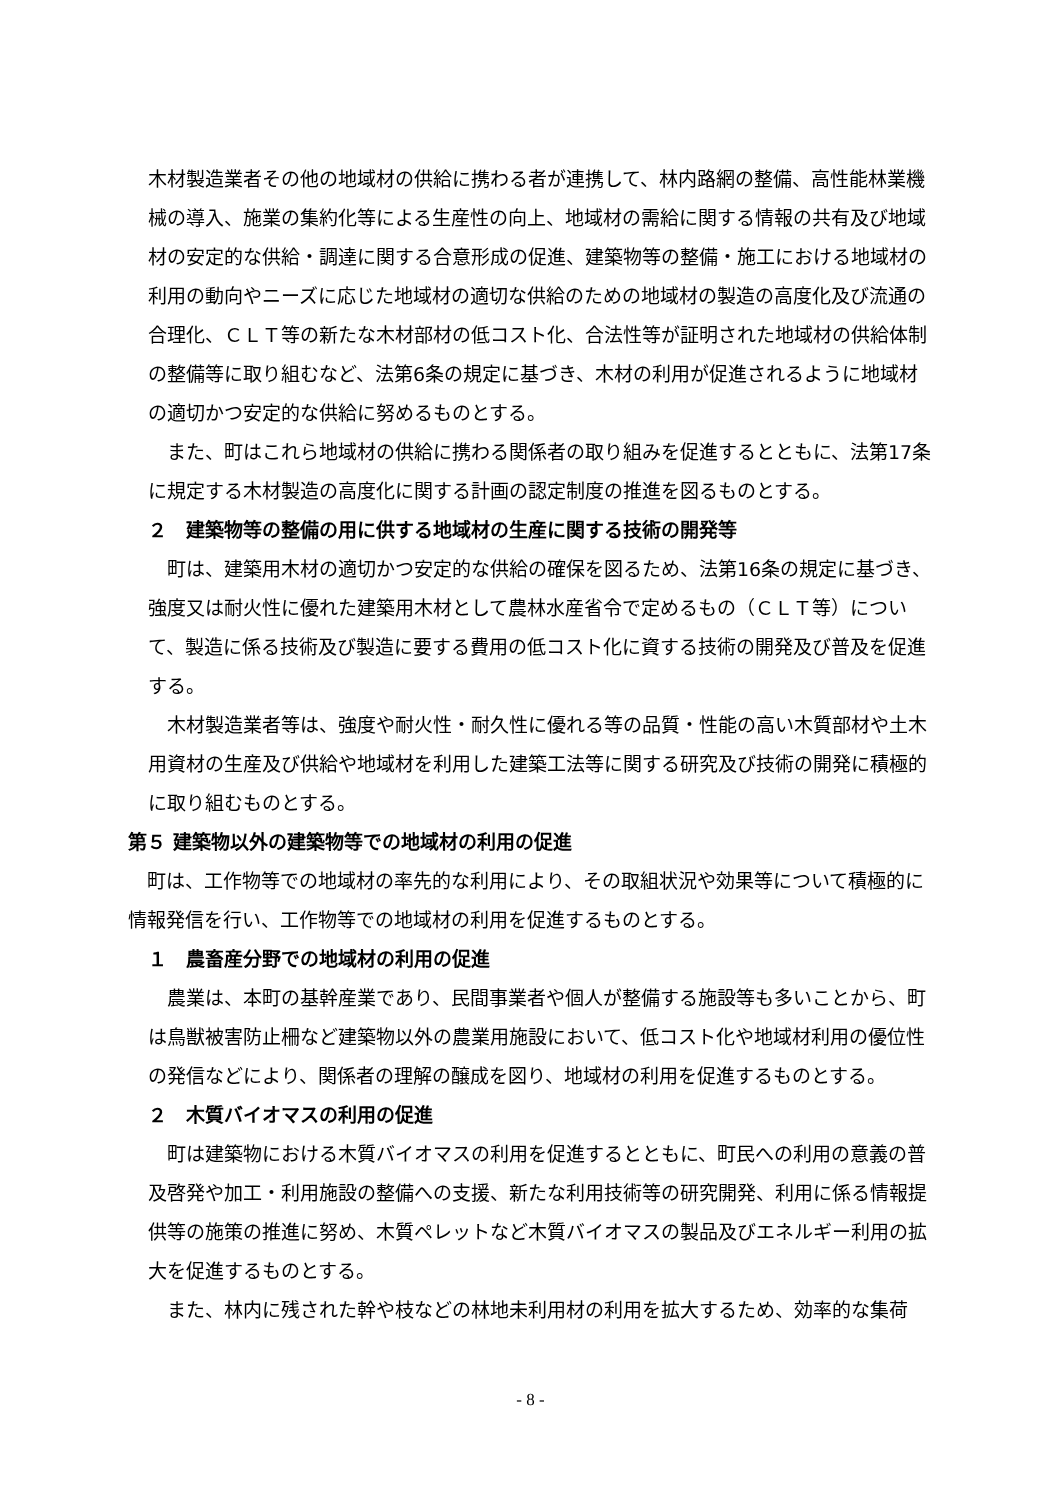木材製造業者その他の地域材の供給に携わる者が連携して、林内路網の整備、高性能林業機械の導入、施業の集約化等による生産性の向上、地域材の需給に関する情報の共有及び地域材の安定的な供給・調達に関する合意形成の促進、建築物等の整備・施工における地域材の利用の動向やニーズに応じた地域材の適切な供給のための地域材の製造の高度化及び流通の合理化、ＣＬＴ等の新たな木材部材の低コスト化、合法性等が証明された地域材の供給体制の整備等に取り組むなど、法第6条の規定に基づき、木材の利用が促進されるように地域材の適切かつ安定的な供給に努めるものとする。
また、町はこれら地域材の供給に携わる関係者の取り組みを促進するとともに、法第17条に規定する木材製造の高度化に関する計画の認定制度の推進を図るものとする。
２　建築物等の整備の用に供する地域材の生産に関する技術の開発等
町は、建築用木材の適切かつ安定的な供給の確保を図るため、法第16条の規定に基づき、強度又は耐火性に優れた建築用木材として農林水産省令で定めるもの（ＣＬＴ等）について、製造に係る技術及び製造に要する費用の低コスト化に資する技術の開発及び普及を促進する。
木材製造業者等は、強度や耐火性・耐久性に優れる等の品質・性能の高い木質部材や土木用資材の生産及び供給や地域材を利用した建築工法等に関する研究及び技術の開発に積極的に取り組むものとする。
第５ 建築物以外の建築物等での地域材の利用の促進
町は、工作物等での地域材の率先的な利用により、その取組状況や効果等について積極的に情報発信を行い、工作物等での地域材の利用を促進するものとする。
１　農畜産分野での地域材の利用の促進
農業は、本町の基幹産業であり、民間事業者や個人が整備する施設等も多いことから、町は鳥獣被害防止柵など建築物以外の農業用施設において、低コスト化や地域材利用の優位性の発信などにより、関係者の理解の醸成を図り、地域材の利用を促進するものとする。
２　木質バイオマスの利用の促進
町は建築物における木質バイオマスの利用を促進するとともに、町民への利用の意義の普及啓発や加工・利用施設の整備への支援、新たな利用技術等の研究開発、利用に係る情報提供等の施策の推進に努め、木質ペレットなど木質バイオマスの製品及びエネルギー利用の拡大を促進するものとする。
また、林内に残された幹や枝などの林地未利用材の利用を拡大するため、効率的な集荷
- 8 -